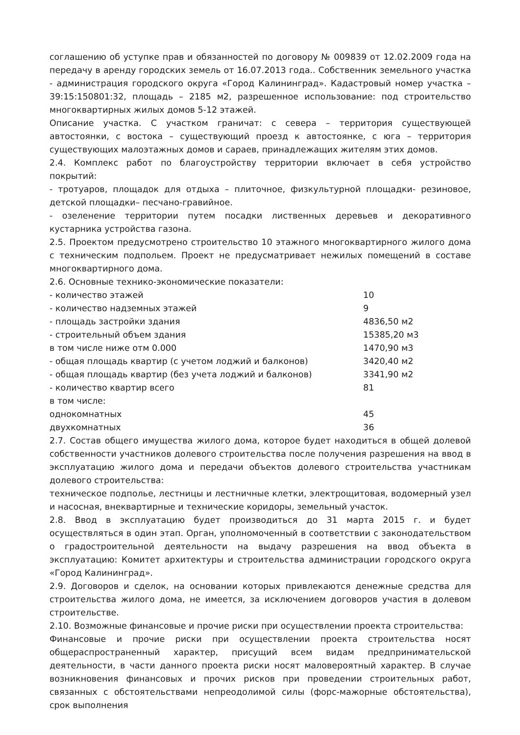соглашению об уступке прав и обязанностей по договору № 009839 от 12.02.2009 года на передачу в аренду городских земель от 16.07.2013 года.. Собственник земельного участка - администрация городского округа «Город Калининград». Кадастровый номер участка – 39:15:150801:32, площадь – 2185 м2, разрешенное использование: под строительство многоквартирных жилых домов 5-12 этажей.
Описание участка. С участком граничат: с севера – территория существующей автостоянки, с востока – существующий проезд к автостоянке, с юга – территория существующих малоэтажных домов и сараев, принадлежащих жителям этих домов.
2.4. Комплекс работ по благоустройству территории включает в себя устройство покрытий:
- тротуаров, площадок для отдыха – плиточное, физкультурной площадки- резиновое, детской площадки– песчано-гравийное.
- озеленение территории путем посадки лиственных деревьев и декоративного кустарника устройства газона.
2.5. Проектом предусмотрено строительство 10 этажного многоквартирного жилого дома с техническим подпольем. Проект не предусматривает нежилых помещений в составе многоквартирного дома.
2.6. Основные технико-экономические показатели:
- количество этажей 10
- количество надземных этажей 9
- площадь застройки здания 4836,50 м2
- строительный объем здания 15385,20 м3
в том числе ниже отм 0.000 1470,90 м3
- общая площадь квартир (с учетом лоджий и балконов) 3420,40 м2
- общая площадь квартир (без учета лоджий и балконов) 3341,90 м2
- количество квартир всего 81
в том числе:
однокомнатных 45
двухкомнатных 36
2.7. Состав общего имущества жилого дома, которое будет находиться в общей долевой собственности участников долевого строительства после получения разрешения на ввод в эксплуатацию жилого дома и передачи объектов долевого строительства участникам долевого строительства:
техническое подполье, лестницы и лестничные клетки, электрощитовая, водомерный узел и насосная, внеквартирные и технические коридоры, земельный участок.
2.8. Ввод в эксплуатацию будет производиться до 31 марта 2015 г. и будет осуществляться в один этап. Орган, уполномоченный в соответствии с законодательством о градостроительной деятельности на выдачу разрешения на ввод объекта в эксплуатацию: Комитет архитектуры и строительства администрации городского округа «Город Калининград».
2.9. Договоров и сделок, на основании которых привлекаются денежные средства для строительства жилого дома, не имеется, за исключением договоров участия в долевом строительстве.
2.10. Возможные финансовые и прочие риски при осуществлении проекта строительства:
Финансовые и прочие риски при осуществлении проекта строительства носят общераспространенный характер, присущий всем видам предпринимательской деятельности, в части данного проекта риски носят маловероятный характер. В случае возникновения финансовых и прочих рисков при проведении строительных работ, связанных с обстоятельствами непреодолимой силы (форс-мажорные обстоятельства), срок выполнения